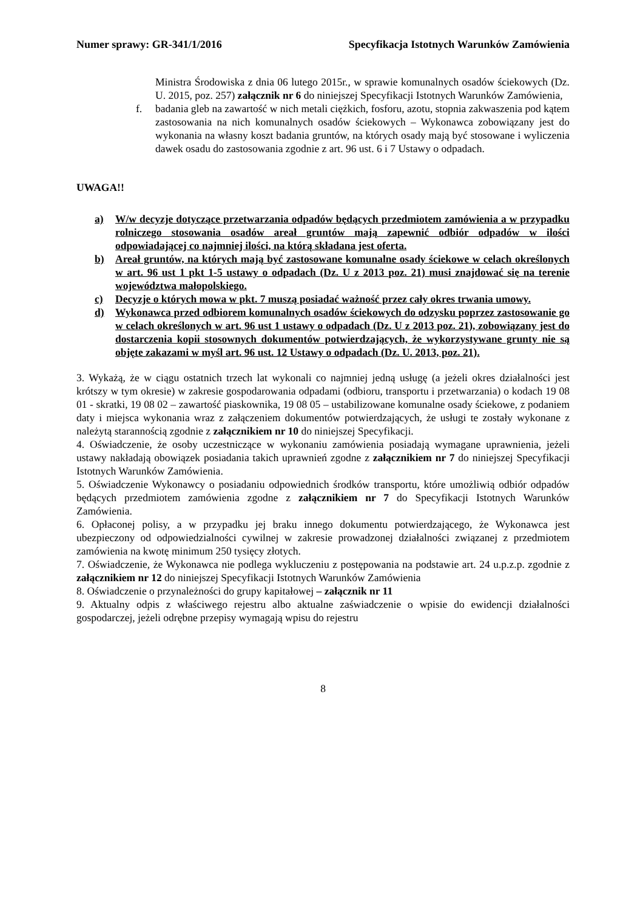Numer sprawy: GR-341/1/2016 Specyfikacja Istotnych Warunków Zamówienia
Ministra Środowiska z dnia 06 lutego 2015r., w sprawie komunalnych osadów ściekowych (Dz. U. 2015, poz. 257) załącznik nr 6 do niniejszej Specyfikacji Istotnych Warunków Zamówienia,
f. badania gleb na zawartość w nich metali ciężkich, fosforu, azotu, stopnia zakwaszenia pod kątem zastosowania na nich komunalnych osadów ściekowych – Wykonawca zobowiązany jest do wykonania na własny koszt badania gruntów, na których osady mają być stosowane i wyliczenia dawek osadu do zastosowania zgodnie z art. 96 ust. 6 i 7 Ustawy o odpadach.
UWAGA!!
a) W/w decyzje dotyczące przetwarzania odpadów będących przedmiotem zamówienia a w przypadku rolniczego stosowania osadów areał gruntów mają zapewnić odbiór odpadów w ilości odpowiadającej co najmniej ilości, na którą składana jest oferta.
b) Areał gruntów, na których mają być zastosowane komunalne osady ściekowe w celach określonych w art. 96 ust 1 pkt 1-5 ustawy o odpadach (Dz. U z 2013 poz. 21) musi znajdować się na terenie województwa małopolskiego.
c) Decyzje o których mowa w pkt. 7 muszą posiadać ważność przez cały okres trwania umowy.
d) Wykonawca przed odbiorem komunalnych osadów ściekowych do odzysku poprzez zastosowanie go w celach określonych w art. 96 ust 1 ustawy o odpadach (Dz. U z 2013 poz. 21), zobowiązany jest do dostarczenia kopii stosownych dokumentów potwierdzających, że wykorzystywane grunty nie są objęte zakazami w myśl art. 96 ust. 12 Ustawy o odpadach (Dz. U. 2013, poz. 21).
3. Wykażą, że w ciągu ostatnich trzech lat wykonali co najmniej jedną usługę (a jeżeli okres działalności jest krótszy w tym okresie) w zakresie gospodarowania odpadami (odbioru, transportu i przetwarzania) o kodach 19 08 01 - skratki, 19 08 02 – zawartość piaskownika, 19 08 05 – ustabilizowane komunalne osady ściekowe, z podaniem daty i miejsca wykonania wraz z załączeniem dokumentów potwierdzających, że usługi te zostały wykonane z należytą starannością zgodnie z załącznikiem nr 10 do niniejszej Specyfikacji.
4. Oświadczenie, że osoby uczestniczące w wykonaniu zamówienia posiadają wymagane uprawnienia, jeżeli ustawy nakładają obowiązek posiadania takich uprawnień zgodne z załącznikiem nr 7 do niniejszej Specyfikacji Istotnych Warunków Zamówienia.
5. Oświadczenie Wykonawcy o posiadaniu odpowiednich środków transportu, które umożliwią odbiór odpadów będących przedmiotem zamówienia zgodne z załącznikiem nr 7 do Specyfikacji Istotnych Warunków Zamówienia.
6. Opłaconej polisy, a w przypadku jej braku innego dokumentu potwierdzającego, że Wykonawca jest ubezpieczony od odpowiedzialności cywilnej w zakresie prowadzonej działalności związanej z przedmiotem zamówienia na kwotę minimum 250 tysięcy złotych.
7. Oświadczenie, że Wykonawca nie podlega wykluczeniu z postępowania na podstawie art. 24 u.p.z.p. zgodnie z załącznikiem nr 12 do niniejszej Specyfikacji Istotnych Warunków Zamówienia
8. Oświadczenie o przynależności do grupy kapitałowej – załącznik nr 11
9. Aktualny odpis z właściwego rejestru albo aktualne zaświadczenie o wpisie do ewidencji działalności gospodarczej, jeżeli odrębne przepisy wymagają wpisu do rejestru
8